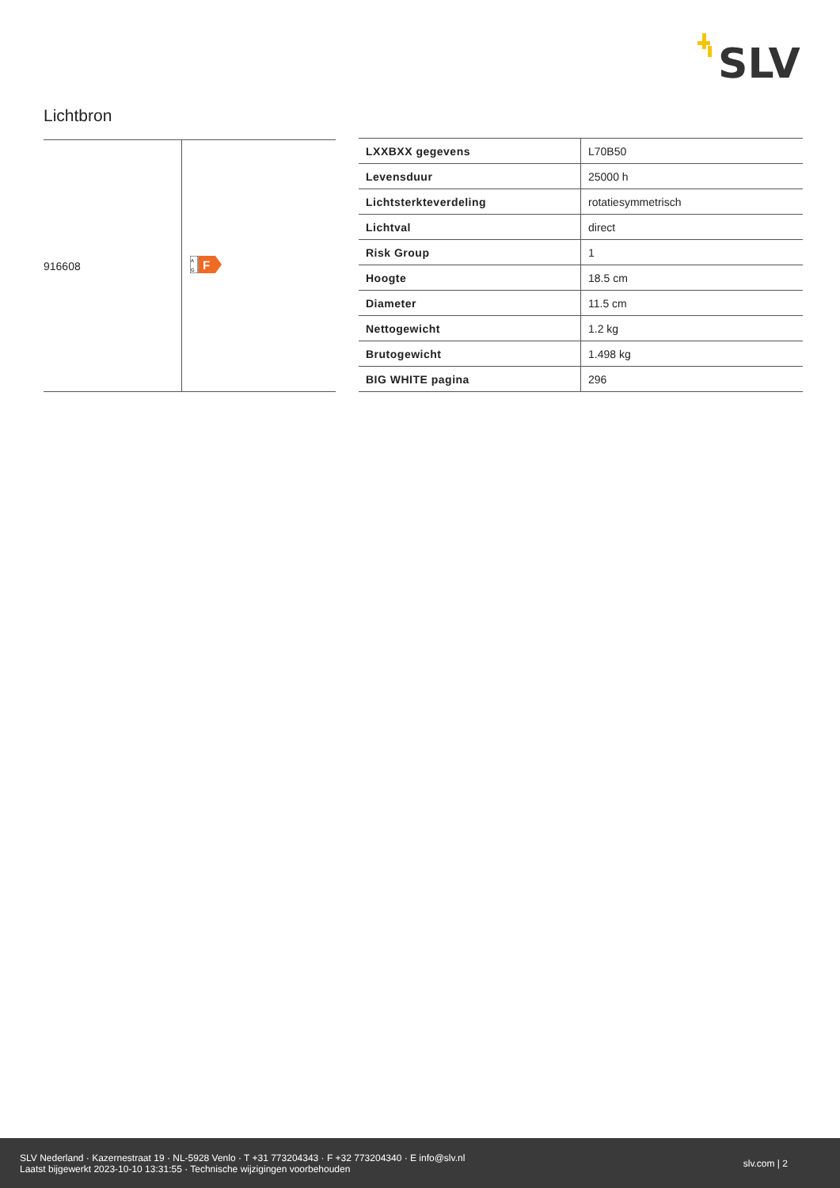SLV
Lichtbron
| 916608 | A G F |
| LXXBXX gegevens | L70B50 |
| Levensduur | 25000 h |
| Lichtsterkteverdeling | rotatiesymmetrisch |
| Lichtval | direct |
| Risk Group | 1 |
| Hoogte | 18.5 cm |
| Diameter | 11.5 cm |
| Nettogewicht | 1.2 kg |
| Brutogewicht | 1.498 kg |
| BIG WHITE pagina | 296 |
SLV Nederland · Kazernestraat 19 · NL-5928 Venlo · T +31 773204343 · F +32 773204340 · E info@slv.nl
Laatst bijgewerkt 2023-10-10 13:31:55 · Technische wijzigingen voorbehouden
slv.com | 2